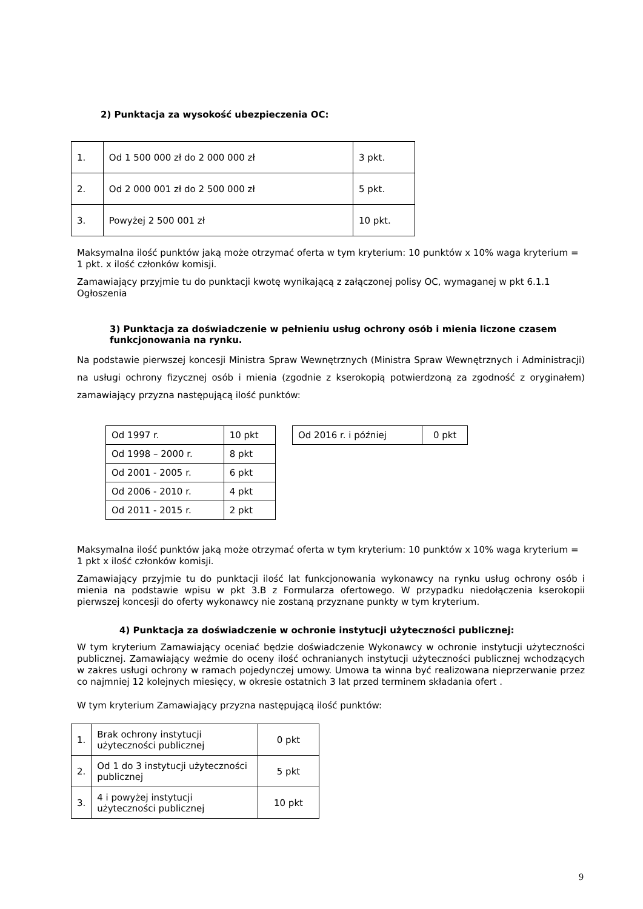2) Punktacja za wysokość ubezpieczenia OC:
| 1. | Od 1 500 000 zł do 2 000 000 zł | 3 pkt. |
| 2. | Od 2 000 001 zł do 2 500 000 zł | 5 pkt. |
| 3. | Powyżej 2 500 001 zł | 10 pkt. |
Maksymalna ilość punktów jaką może otrzymać oferta w tym kryterium: 10 punktów x 10% waga kryterium = 1 pkt. x ilość członków komisji.
Zamawiający przyjmie tu do punktacji kwotę wynikającą z załączonej polisy OC, wymaganej w pkt 6.1.1 Ogłoszenia
3) Punktacja za doświadczenie w pełnieniu usług ochrony osób i mienia liczone czasem funkcjonowania na rynku.
Na podstawie pierwszej koncesji Ministra Spraw Wewnętrznych (Ministra Spraw Wewnętrznych i Administracji) na usługi ochrony fizycznej osób i mienia (zgodnie z kserokopią potwierdzoną za zgodność z oryginałem) zamawiający przyzna następującą ilość punktów:
| Od 1997 r. | 10 pkt |
| Od 1998 – 2000 r. | 8 pkt |
| Od 2001 - 2005 r. | 6 pkt |
| Od 2006 - 2010 r. | 4 pkt |
| Od 2011 - 2015 r. | 2 pkt |
| Od 2016 r. i później | 0 pkt |
Maksymalna ilość punktów jaką może otrzymać oferta w tym kryterium: 10 punktów x 10% waga kryterium = 1 pkt x ilość członków komisji.
Zamawiający przyjmie tu do punktacji ilość lat funkcjonowania wykonawcy na rynku usług ochrony osób i mienia na podstawie wpisu w pkt 3.B z Formularza ofertowego. W przypadku niedołączenia kserokopii pierwszej koncesji do oferty wykonawcy nie zostaną przyznane punkty w tym kryterium.
4) Punktacja za doświadczenie w ochronie instytucji użyteczności publicznej:
W tym kryterium Zamawiający oceniać będzie doświadczenie Wykonawcy w ochronie instytucji użyteczności publicznej. Zamawiający weźmie do oceny ilość ochranianych instytucji użyteczności publicznej wchodzących w zakres usługi ochrony w ramach pojedynczej umowy. Umowa ta winna być realizowana nieprzerwanie przez co najmniej 12 kolejnych miesięcy, w okresie ostatnich 3 lat przed terminem składania ofert .
W tym kryterium Zamawiający przyzna następującą ilość punktów:
| 1. | Brak ochrony instytucji użyteczności publicznej | 0 pkt |
| 2. | Od 1 do 3 instytucji użyteczności publicznej | 5 pkt |
| 3. | 4 i powyżej instytucji użyteczności publicznej | 10 pkt |
9